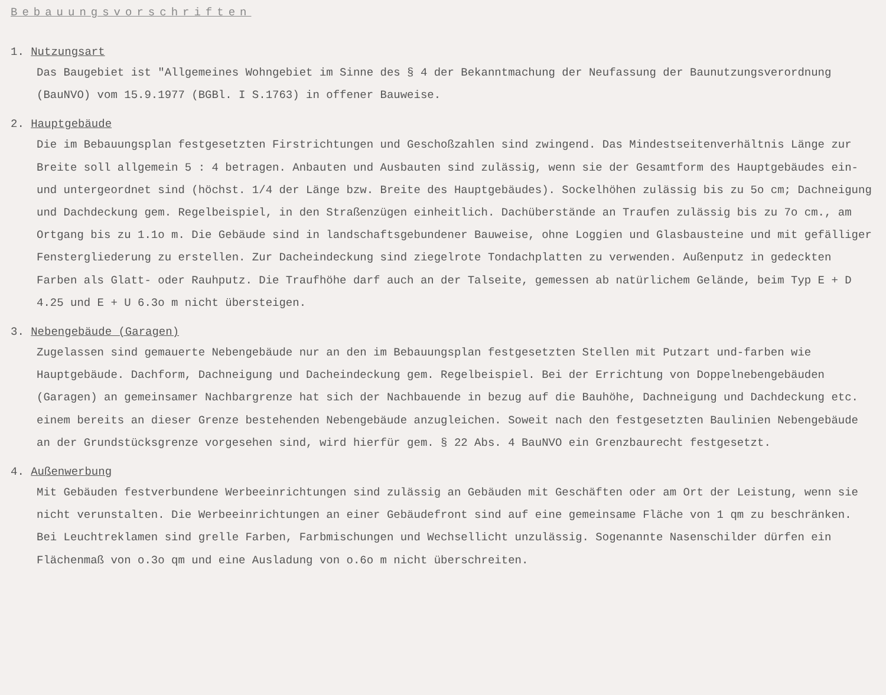Bebauungsvorschriften
1. Nutzungsart
Das Baugebiet ist "Allgemeines Wohngebiet im Sinne des § 4 der Bekanntmachung der Neufassung der Baunutzungsverordnung (BauNVO) vom 15.9.1977 (BGBl. I S.1763) in offener Bauweise.
2. Hauptgebäude
Die im Bebauungsplan festgesetzten Firstrichtungen und Geschoßzahlen sind zwingend. Das Mindestseitenverhältnis Länge zur Breite soll allgemein 5 : 4 betragen. Anbauten und Ausbauten sind zulässig, wenn sie der Gesamtform des Hauptgebäudes ein- und untergeordnet sind (höchst. 1/4 der Länge bzw. Breite des Hauptgebäudes). Sockelhöhen zulässig bis zu 5o cm; Dachneigung und Dachdeckung gem. Regelbeispiel, in den Straßenzügen einheitlich. Dachüberstände an Traufen zulässig bis zu 7o cm., am Ortgang bis zu 1.1o m. Die Gebäude sind in landschaftsgebundener Bauweise, ohne Loggien und Glasbausteine und mit gefälliger Fenstergliederung zu erstellen. Zur Dacheindeckung sind ziegelrote Tondachplatten zu verwenden. Außenputz in gedeckten Farben als Glatt- oder Rauhputz. Die Traufhöhe darf auch an der Talseite, gemessen ab natürlichem Gelände, beim Typ E + D 4.25 und E + U 6.3o m nicht übersteigen.
3. Nebengebäude (Garagen)
Zugelassen sind gemauerte Nebengebäude nur an den im Bebauungsplan festgesetzten Stellen mit Putzart und-farben wie Hauptgebäude. Dachform, Dachneigung und Dacheindeckung gem. Regelbeispiel. Bei der Errichtung von Doppelnebengebäuden (Garagen) an gemeinsamer Nachbargrenze hat sich der Nachbauende in bezug auf die Bauhöhe, Dachneigung und Dachdeckung etc. einem bereits an dieser Grenze bestehenden Nebengebäude anzugleichen. Soweit nach den festgesetzten Baulinien Nebengebäude an der Grundstücksgrenze vorgesehen sind, wird hierfür gem. § 22 Abs. 4 BauNVO ein Grenzbaurecht festgesetzt.
4. Außenwerbung
Mit Gebäuden festverbundene Werbeeinrichtungen sind zulässig an Gebäuden mit Geschäften oder am Ort der Leistung, wenn sie nicht verunstalten. Die Werbeeinrichtungen an einer Gebäudefront sind auf eine gemeinsame Fläche von 1 qm zu beschränken. Bei Leuchtreklamen sind grelle Farben, Farbmischungen und Wechsellicht unzulässig. Sogenannte Nasenschilder dürfen ein Flächenmaß von o.3o qm und eine Ausladung von o.6o m nicht überschreiten.